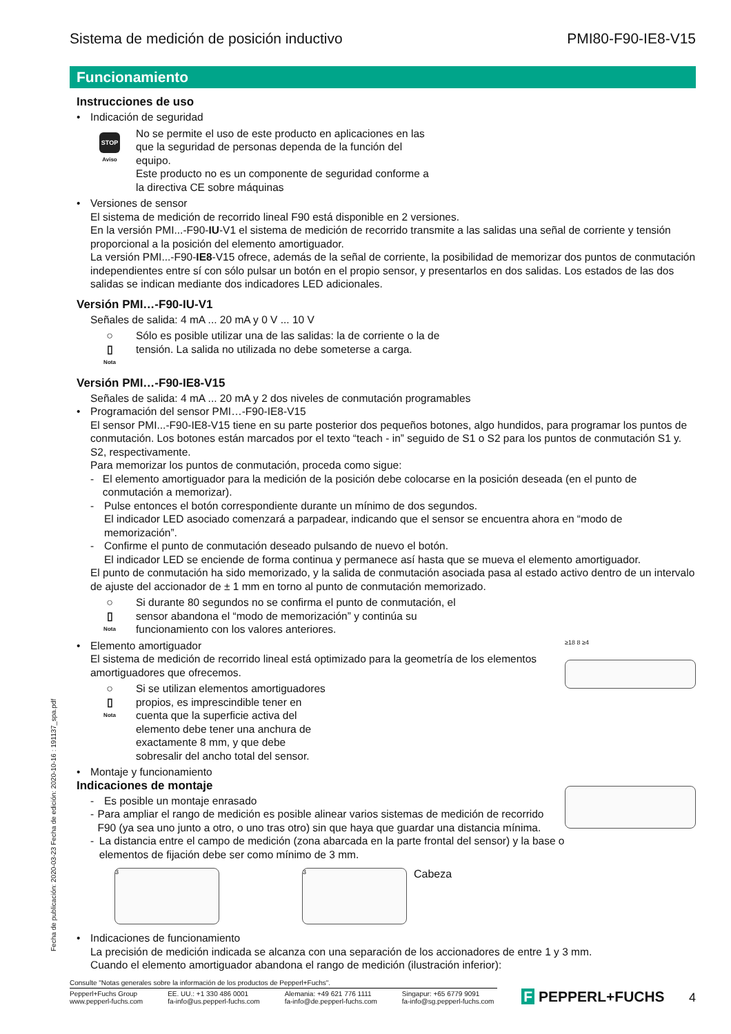Fecha de publicación: 2020-03-23 Fecha de edición: 2020-10-16 : 191137_spa.pdf
Sistema de medición de posición inductivo PMI80-F90-IE8-V15
Funcionamiento
Instrucciones de uso
• Indicación de seguridad
STOP
Aviso
No se permite el uso de este producto en aplicaciones en las
que la seguridad de personas dependa de la función del
equipo.
Este producto no es un componente de seguridad conforme a
la directiva CE sobre máquinas
• Versiones de sensor
El sistema de medición de recorrido lineal F90 está disponible en 2 versiones.
En la versión PMI...-F90-IU-V1 el sistema de medición de recorrido transmite a las salidas una señal de corriente y tensión proporcional a la posición del elemento amortiguador.
La versión PMI...-F90-IE8-V15 ofrece, además de la señal de corriente, la posibilidad de memorizar dos puntos de conmutación independientes entre sí con sólo pulsar un botón en el propio sensor, y presentarlos en dos salidas. Los estados de las dos salidas se indican mediante dos indicadores LED adicionales.
Versión PMI…-F90-IU-V1
Señales de salida: 4 mA ... 20 mA y 0 V ... 10 V
○
▯
Nota
Sólo es posible utilizar una de las salidas: la de corriente o la de
tensión. La salida no utilizada no debe someterse a carga.
Versión PMI…-F90-IE8-V15
Señales de salida: 4 mA ... 20 mA y 2 dos niveles de conmutación programables
• Programación del sensor PMI…-F90-IE8-V15
El sensor PMI...-F90-IE8-V15 tiene en su parte posterior dos pequeños botones, algo hundidos, para programar los puntos de conmutación. Los botones están marcados por el texto “teach - in” seguido de S1 o S2 para los puntos de conmutación S1 y. S2, respectivamente.
Para memorizar los puntos de conmutación, proceda como sigue:
- El elemento amortiguador para la medición de la posición debe colocarse en la posición deseada (en el punto de conmutación a memorizar).
- Pulse entonces el botón correspondiente durante un mínimo de dos segundos.
El indicador LED asociado comenzará a parpadear, indicando que el sensor se encuentra ahora en “modo de memorización”.
- Confirme el punto de conmutación deseado pulsando de nuevo el botón.
El indicador LED se enciende de forma continua y permanece así hasta que se mueva el elemento amortiguador.
El punto de conmutación ha sido memorizado, y la salida de conmutación asociada pasa al estado activo dentro de un intervalo de ajuste del accionador de ± 1 mm en torno al punto de conmutación memorizado.
○
▯
Nota
Si durante 80 segundos no se confirma el punto de conmutación, el
sensor abandona el “modo de memorización” y continúa su
funcionamiento con los valores anteriores.
• Elemento amortiguador
El sistema de medición de recorrido lineal está optimizado para la geometría de los elementos amortiguadores que ofrecemos.
○
▯
Nota
Si se utilizan elementos amortiguadores
propios, es imprescindible tener en
cuenta que la superficie activa del
elemento debe tener una anchura de
exactamente 8 mm, y que debe
sobresalir del ancho total del sensor.
≥18 8 ≥4
• Montaje y funcionamiento
Indicaciones de montaje
- Es posible un montaje enrasado
- Para ampliar el rango de medición es posible alinear varios sistemas de medición de recorrido F90 (ya sea uno junto a otro, o uno tras otro) sin que haya que guardar una distancia mínima.
- La distancia entre el campo de medición (zona abarcada en la parte frontal del sensor) y la base o elementos de fijación debe ser como mínimo de 3 mm.
3 3
Cabeza
• Indicaciones de funcionamiento
La precisión de medición indicada se alcanza con una separación de los accionadores de entre 1 y 3 mm.
Cuando el elemento amortiguador abandona el rango de medición (ilustración inferior):
Consulte "Notas generales sobre la información de los productos de Pepperl+Fuchs".
Pepperl+Fuchs Group
www.pepperl-fuchs.com EE. UU.: +1 330 486 0001
fa-info@us.pepperl-fuchs.com Alemania: +49 621 776 1111
fa-info@de.pepperl-fuchs.com Singapur: +65 6779 9091
fa-info@sg.pepperl-fuchs.com
F PEPPERL+FUCHS 4